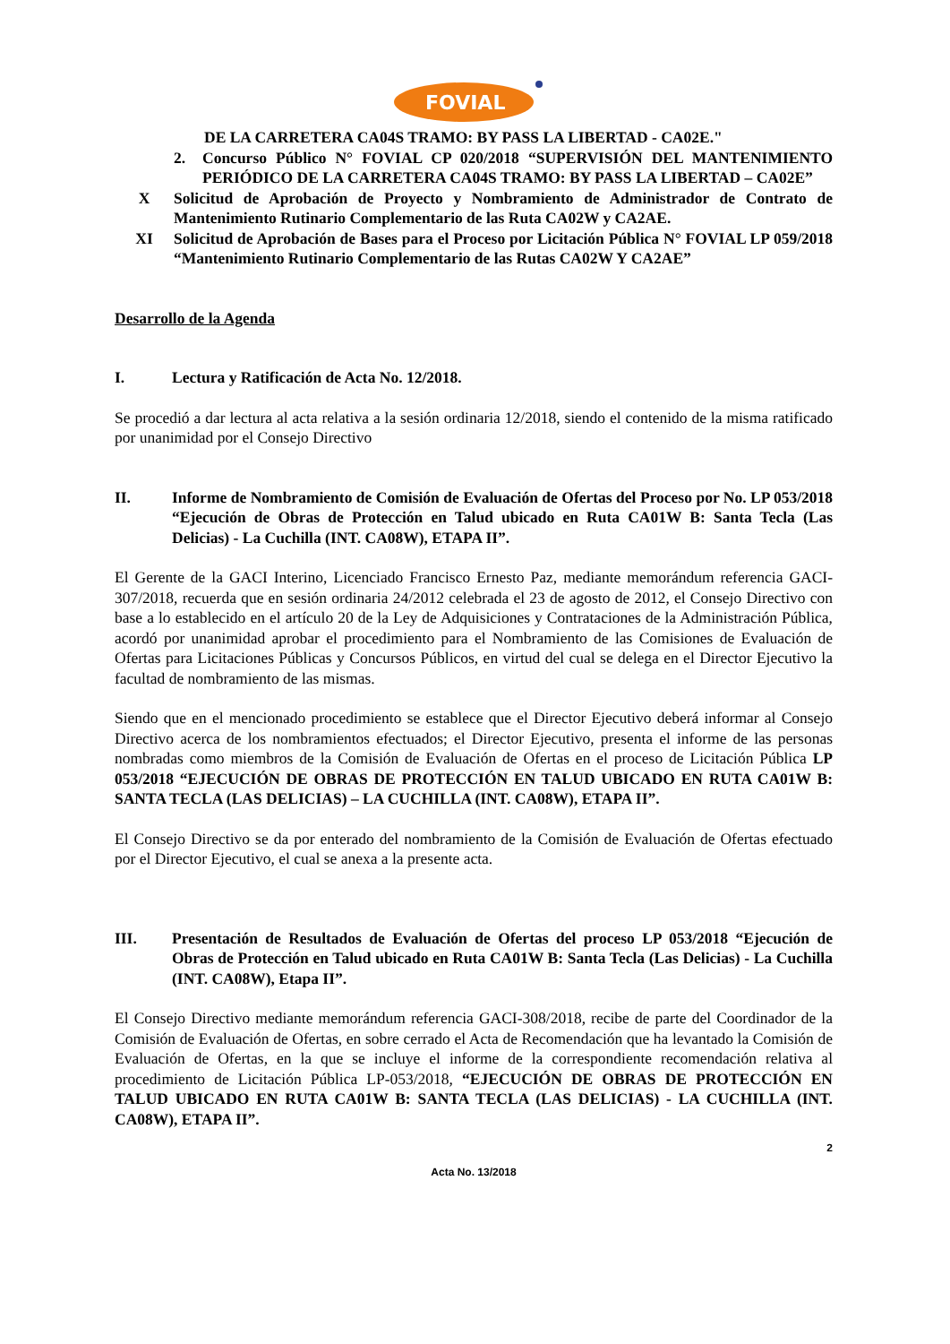FOVIAL
DE LA CARRETERA CA04S TRAMO: BY PASS LA LIBERTAD - CA02E."
2. Concurso Público N° FOVIAL CP 020/2018 “SUPERVISIÓN DEL MANTENIMIENTO PERIÓDICO DE LA CARRETERA CA04S TRAMO: BY PASS LA LIBERTAD – CA02E”
X Solicitud de Aprobación de Proyecto y Nombramiento de Administrador de Contrato de Mantenimiento Rutinario Complementario de las Ruta CA02W y CA2AE.
XI Solicitud de Aprobación de Bases para el Proceso por Licitación Pública N° FOVIAL LP 059/2018 “Mantenimiento Rutinario Complementario de las Rutas CA02W Y CA2AE”
Desarrollo de la Agenda
I. Lectura y Ratificación de Acta No. 12/2018.
Se procedió a dar lectura al acta relativa a la sesión ordinaria 12/2018, siendo el contenido de la misma ratificado por unanimidad por el Consejo Directivo
II. Informe de Nombramiento de Comisión de Evaluación de Ofertas del Proceso por No. LP 053/2018 “Ejecución de Obras de Protección en Talud ubicado en Ruta CA01W B: Santa Tecla (Las Delicias) - La Cuchilla (INT. CA08W), ETAPA II”.
El Gerente de la GACI Interino, Licenciado Francisco Ernesto Paz, mediante memorándum referencia GACI-307/2018, recuerda que en sesión ordinaria 24/2012 celebrada el 23 de agosto de 2012, el Consejo Directivo con base a lo establecido en el artículo 20 de la Ley de Adquisiciones y Contrataciones de la Administración Pública, acordó por unanimidad aprobar el procedimiento para el Nombramiento de las Comisiones de Evaluación de Ofertas para Licitaciones Públicas y Concursos Públicos, en virtud del cual se delega en el Director Ejecutivo la facultad de nombramiento de las mismas.
Siendo que en el mencionado procedimiento se establece que el Director Ejecutivo deberá informar al Consejo Directivo acerca de los nombramientos efectuados; el Director Ejecutivo, presenta el informe de las personas nombradas como miembros de la Comisión de Evaluación de Ofertas en el proceso de Licitación Pública LP 053/2018 “EJECUCIÓN DE OBRAS DE PROTECCIÓN EN TALUD UBICADO EN RUTA CA01W B: SANTA TECLA (LAS DELICIAS) – LA CUCHILLA (INT. CA08W), ETAPA II”.
El Consejo Directivo se da por enterado del nombramiento de la Comisión de Evaluación de Ofertas efectuado por el Director Ejecutivo, el cual se anexa a la presente acta.
III. Presentación de Resultados de Evaluación de Ofertas del proceso LP 053/2018 “Ejecución de Obras de Protección en Talud ubicado en Ruta CA01W B: Santa Tecla (Las Delicias) - La Cuchilla (INT. CA08W), Etapa II”.
El Consejo Directivo mediante memorándum referencia GACI-308/2018, recibe de parte del Coordinador de la Comisión de Evaluación de Ofertas, en sobre cerrado el Acta de Recomendación que ha levantado la Comisión de Evaluación de Ofertas, en la que se incluye el informe de la correspondiente recomendación relativa al procedimiento de Licitación Pública LP-053/2018, “EJECUCIÓN DE OBRAS DE PROTECCIÓN EN TALUD UBICADO EN RUTA CA01W B: SANTA TECLA (LAS DELICIAS) - LA CUCHILLA (INT. CA08W), ETAPA II”.
2
Acta No. 13/2018